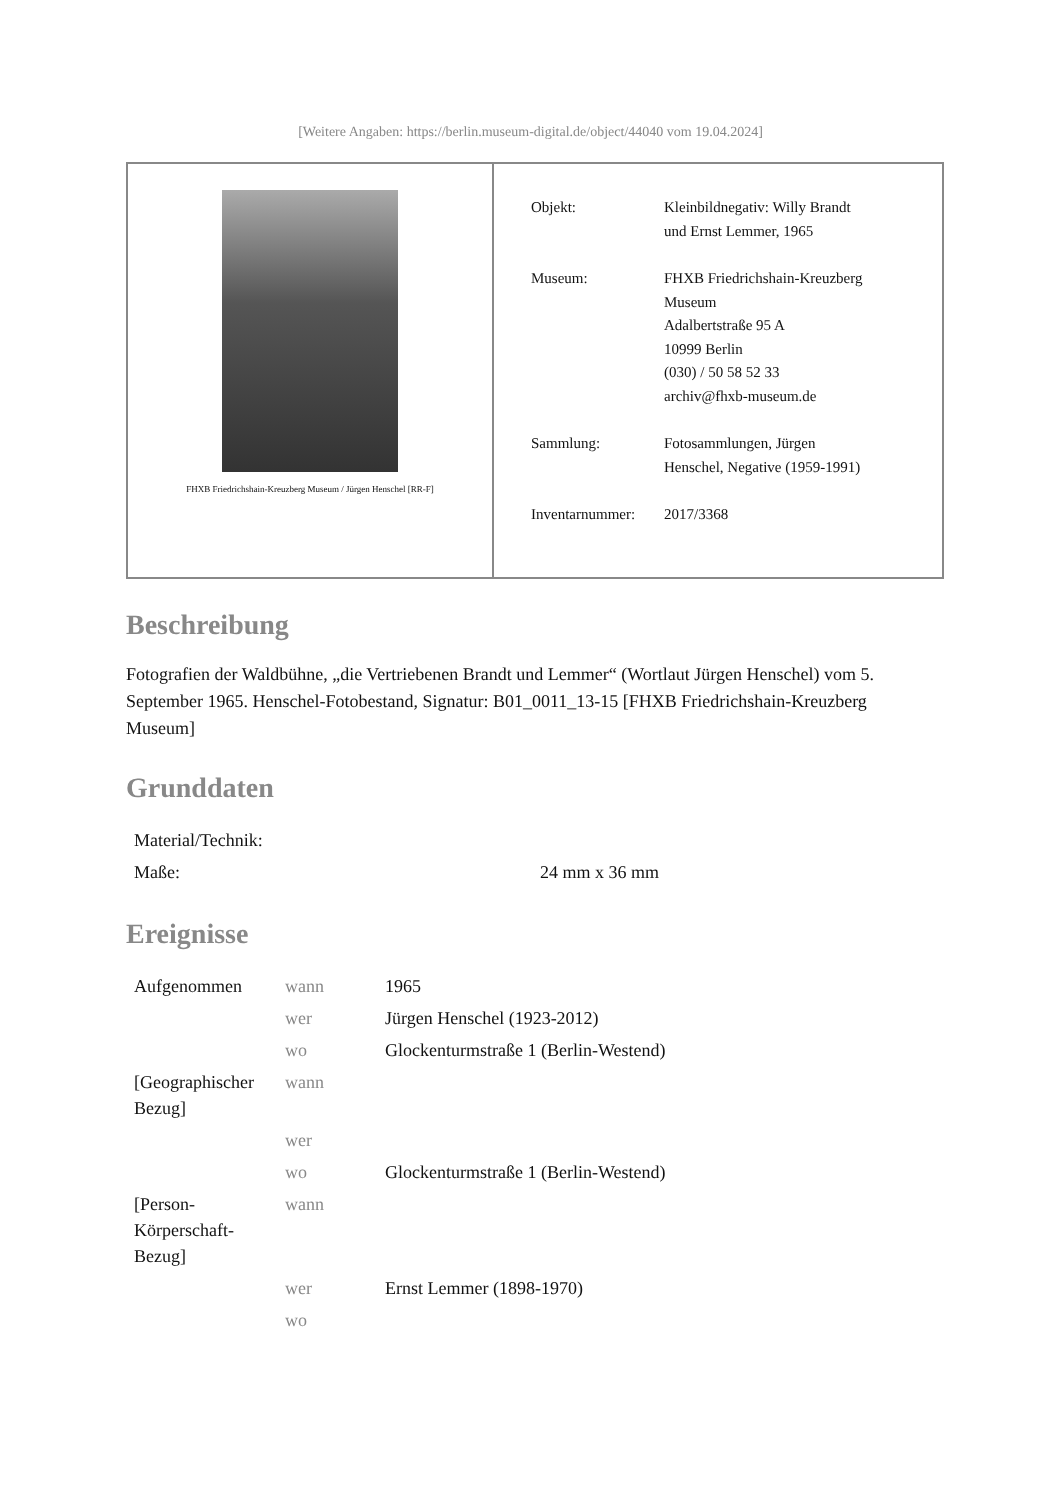[Weitere Angaben: https://berlin.museum-digital.de/object/44040 vom 19.04.2024]
FHXB Friedrichshain-Kreuzberg Museum / Jürgen Henschel [RR-F]
| Objekt: | Kleinbildnegativ: Willy Brandt und Ernst Lemmer, 1965 |
| Museum: | FHXB Friedrichshain-Kreuzberg Museum Adalbertstraße 95 A 10999 Berlin (030) / 50 58 52 33 archiv@fhxb-museum.de |
| Sammlung: | Fotosammlungen, Jürgen Henschel, Negative (1959-1991) |
| Inventarnummer: | 2017/3368 |
Beschreibung
Fotografien der Waldbühne, „die Vertriebenen Brandt und Lemmer“ (Wortlaut Jürgen Henschel) vom 5. September 1965. Henschel-Fotobestand, Signatur: B01_0011_13-15 [FHXB Friedrichshain-Kreuzberg Museum]
Grunddaten
| Material/Technik: | |
| Maße: | 24 mm x 36 mm |
Ereignisse
| Aufgenommen | wann | 1965 |
| | wer | Jürgen Henschel (1923-2012) |
| | wo | Glockenturmstraße 1 (Berlin-Westend) |
| [Geographischer Bezug] | wann | |
| | wer | |
| | wo | Glockenturmstraße 1 (Berlin-Westend) |
| [Person-Körperschaft-Bezug] | wann | |
| | wer | Ernst Lemmer (1898-1970) |
| | wo | |